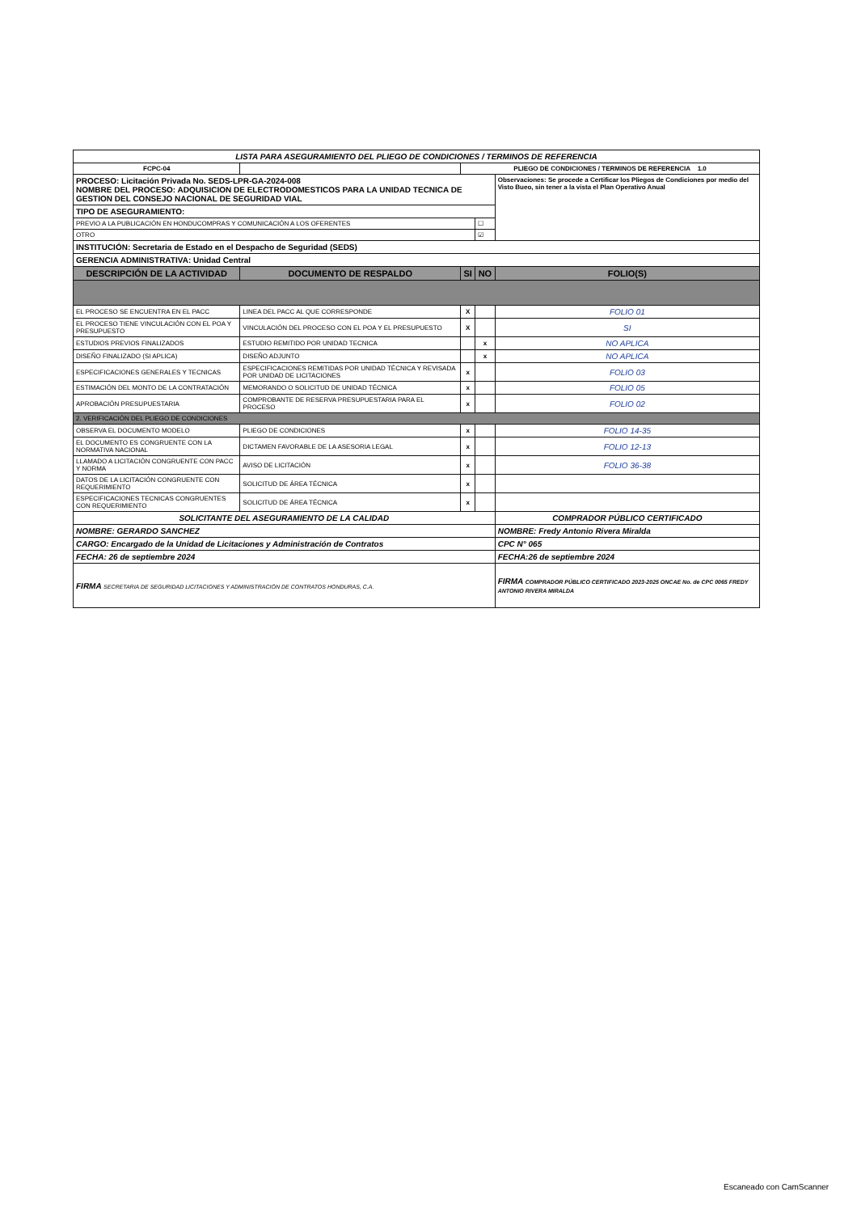| LISTA PARA ASEGURAMIENTO DEL PLIEGO DE CONDICIONES / TERMINOS DE REFERENCIA | | | | |
| FCPC-04 | | PLIEGO DE CONDICIONES / TERMINOS DE REFERENCIA 1.0 | | |
| PROCESO: Licitación Privada No. SEDS-LPR-GA-2024-008 NOMBRE DEL PROCESO: ADQUISICION DE ELECTRODOMESTICOS PARA LA UNIDAD TECNICA DE GESTION DEL CONSEJO NACIONAL DE SEGURIDAD VIAL | | | | Observaciones: Se procede a Certificar los Pliegos de Condiciones por medio del Visto Bueo, sin tener a la vista el Plan Operativo Anual |
| TIPO DE ASEGURAMIENTO: | | | | |
| PREVIO A LA PUBLICACIÓN EN HONDUCOMPRAS Y COMUNICACIÓN A LOS OFERENTES | | | ☐ | |
| OTRO | | | ☑ | |
| INSTITUCIÓN: Secretaria de Estado en el Despacho de Seguridad (SEDS) | | | | |
| GERENCIA ADMINISTRATIVA: Unidad Central | | | | |
| DESCRIPCIÓN DE LA ACTIVIDAD | DOCUMENTO DE RESPALDO | SI | NO | FOLIO(S) |
| EL PROCESO SE ENCUENTRA EN EL PACC | LINEA DEL PACC AL QUE CORRESPONDE | X | | FOLIO 01 |
| EL PROCESO TIENE VINCULACIÓN CON EL POA Y PRESUPUESTO | VINCULACIÓN DEL PROCESO CON EL POA Y EL PRESUPUESTO | X | | SI |
| ESTUDIOS PREVIOS FINALIZADOS | ESTUDIO REMITIDO POR UNIDAD TECNICA | | x | NO APLICA |
| DISEÑO FINALIZADO (SI APLICA) | DISEÑO ADJUNTO | | x | NO APLICA |
| ESPECIFICACIONES GENERALES Y TECNICAS | ESPECIFICACIONES REMITIDAS POR UNIDAD TÉCNICA Y REVISADA POR UNIDAD DE LICITACIONES | x | | FOLIO 03 |
| ESTIMACIÓN DEL MONTO DE LA CONTRATACIÓN | MEMORANDO O SOLICITUD DE UNIDAD TÉCNICA | x | | FOLIO 05 |
| APROBACIÓN PRESUPUESTARIA | COMPROBANTE DE RESERVA PRESUPUESTARIA PARA EL PROCESO | x | | FOLIO 02 |
| 2. VERIFICACIÓN DEL PLIEGO DE CONDICIONES | | | | |
| OBSERVA EL DOCUMENTO MODELO | PLIEGO DE CONDICIONES | x | | FOLIO 14-35 |
| EL DOCUMENTO ES CONGRUENTE CON LA NORMATIVA NACIONAL | DICTAMEN FAVORABLE DE LA ASESORIA LEGAL | x | | FOLIO 12-13 |
| LLAMADO A LICITACIÓN CONGRUENTE CON PACC Y NORMA | AVISO DE LICITACIÓN | x | | FOLIO 36-38 |
| DATOS DE LA LICITACIÓN CONGRUENTE CON REQUERIMIENTO | SOLICITUD DE ÁREA TÉCNICA | x | | |
| ESPECIFICACIONES TECNICAS CONGRUENTES CON REQUERIMIENTO | SOLICITUD DE ÁREA TÉCNICA | x | | |
| SOLICITANTE DEL ASEGURAMIENTO DE LA CALIDAD | | | | COMPRADOR PÚBLICO CERTIFICADO |
| NOMBRE: GERARDO SANCHEZ | | | | NOMBRE: Fredy Antonio Rivera Miralda |
| CARGO: Encargado de la Unidad de Licitaciones y Administración de Contratos | | | | CPC N° 065 |
| FECHA: 26 de septiembre 2024 | | | | FECHA:26 de septiembre 2024 |
| FIRMA SECRETARIA DE SEGURIDAD LICITACIONES Y ADMINISTRACIÓN DE CONTRATOS HONDURAS, C.A. | | | | FIRMA COMPRADOR PÚBLICO CERTIFICADO 2023-2025 ONCAE No. de CPC 0065 FREDY ANTONIO RIVERA MIRALDA |
Escaneado con CamScanner